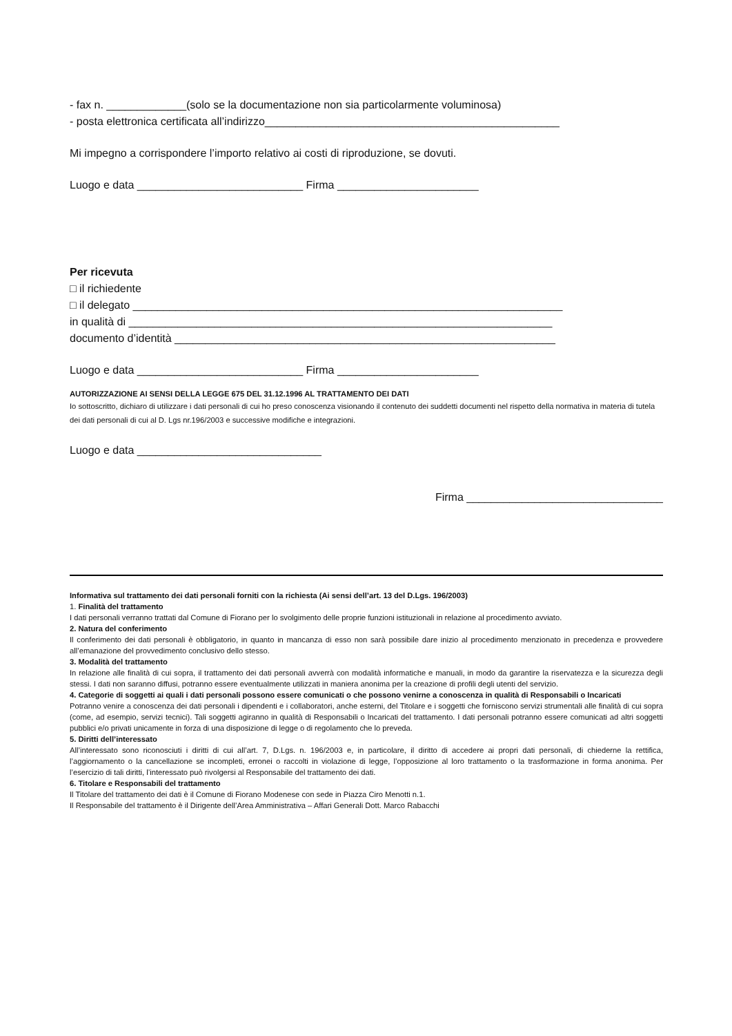- fax n. _____________(solo se la documentazione non sia particolarmente voluminosa)
- posta elettronica certificata all’indirizzo________________________________________________
Mi impegno a corrispondere l’importo relativo ai costi di riproduzione, se dovuti.
Luogo e data ___________________________ Firma _______________________
Per ricevuta
□ il richiedente
□ il delegato ______________________________________________________________________
in qualità di _____________________________________________________________________
documento d’identità ______________________________________________________________
Luogo e data ___________________________ Firma _______________________
AUTORIZZAZIONE AI SENSI DELLA LEGGE 675 DEL 31.12.1996 AL TRATTAMENTO DEI DATI
Io sottoscritto, dichiaro di utilizzare i dati personali di cui ho preso conoscenza visionando il contenuto dei suddetti documenti nel rispetto della normativa in materia di tutela dei dati personali di cui al D. Lgs nr.196/2003 e successive modifiche e integrazioni.
Luogo e data ______________________________
Firma ________________________________
Informativa sul trattamento dei dati personali forniti con la richiesta (Ai sensi dell’art. 13 del D.Lgs. 196/2003)
1. Finalità del trattamento
I dati personali verranno trattati dal Comune di Fiorano per lo svolgimento delle proprie funzioni istituzionali in relazione al procedimento avviato.
2. Natura del conferimento
Il conferimento dei dati personali è obbligatorio, in quanto in mancanza di esso non sarà possibile dare inizio al procedimento menzionato in precedenza e provvedere all’emanazione del provvedimento conclusivo dello stesso.
3. Modalità del trattamento
In relazione alle finalità di cui sopra, il trattamento dei dati personali avverrà con modalità informatiche e manuali, in modo da garantire la riservatezza e la sicurezza degli stessi. I dati non saranno diffusi, potranno essere eventualmente utilizzati in maniera anonima per la creazione di profili degli utenti del servizio.
4. Categorie di soggetti ai quali i dati personali possono essere comunicati o che possono venirne a conoscenza in qualità di Responsabili o Incaricati
Potranno venire a conoscenza dei dati personali i dipendenti e i collaboratori, anche esterni, del Titolare e i soggetti che forniscono servizi strumentali alle finalità di cui sopra (come, ad esempio, servizi tecnici). Tali soggetti agiranno in qualità di Responsabili o Incaricati del trattamento. I dati personali potranno essere comunicati ad altri soggetti pubblici e/o privati unicamente in forza di una disposizione di legge o di regolamento che lo preveda.
5. Diritti dell’interessato
All’interessato sono riconosciuti i diritti di cui all’art. 7, D.Lgs. n. 196/2003 e, in particolare, il diritto di accedere ai propri dati personali, di chiederne la rettifica, l’aggiornamento o la cancellazione se incompleti, erronei o raccolti in violazione di legge, l’opposizione al loro trattamento o la trasformazione in forma anonima. Per l’esercizio di tali diritti, l’interessato può rivolgersi al Responsabile del trattamento dei dati.
6. Titolare e Responsabili del trattamento
Il Titolare del trattamento dei dati è il Comune di Fiorano Modenese con sede in Piazza Ciro Menotti n.1.
Il Responsabile del trattamento è il Dirigente dell’Area Amministrativa – Affari Generali Dott. Marco Rabacchi